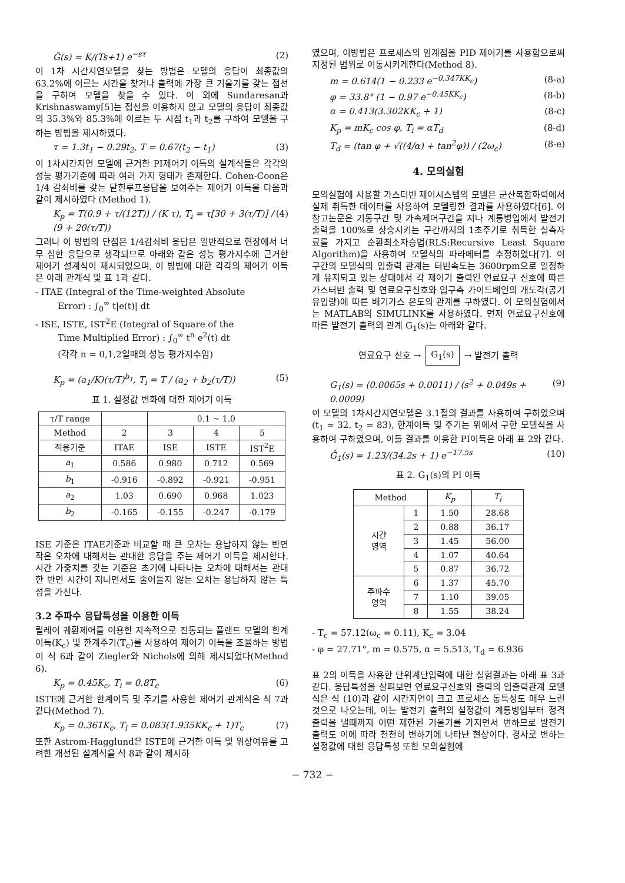Ĝ(s) = K/(Ts+1) e<sup>−sτ</sup> (2)
이 1차 시간지연모델을 찾는 방법은 모델의 응답이 최종값의 63.2%에 이르는 시간을 찾거나 출력에 가장 큰 기울기를 갖는 접선을 구하여 모델을 찾을 수 있다. 이 외에 Sundaresan과 Krishnaswamy[5]는 접선을 이용하지 않고 모델의 응답이 최종값의 35.3%와 85.3%에 이르는 두 시점 t<sub>1</sub>과 t<sub>2</sub>를 구하여 모델을 구하는 방법을 제시하였다.
τ = 1.3t<sub>1</sub> − 0.29t<sub>2</sub>, T = 0.67(t<sub>2</sub> − t<sub>1</sub>) (3)
이 1차시간지연 모델에 근거한 PI제어기 이득의 설계식들은 각각의 성능 평가기준에 따라 여러 가지 형태가 존재한다. Cohen-Coon은 1/4 감쇠비를 갖는 닫힌루프응답을 보여주는 제어기 이득을 다음과 같이 제시하였다 (Method 1).
K<sub>p</sub> = T(0.9 + τ/(12T)) / (K τ), T<sub>i</sub> = τ[30 + 3(τ/T)] / (9 + 20(τ/T)) (4)
그러나 이 방법의 단점은 1/4감쇠비 응답은 일반적으로 현장에서 너무 심한 응답으로 생각되므로 아래와 같은 성능 평가지수에 근거한 제어기 설계식이 제시되었으며, 이 방법에 대한 각각의 제어기 이득은 아래 관계식 및 표 1과 같다.
- ITAE (Integral of the Time-weighted Absolute
Error) : ∫<sub>0</sub><sup>∞</sup> t|e(t)| dt
- ISE, ISTE, IST<sup>2</sup>E (Integral of Square of the
Time Multiplied Error) : ∫<sub>0</sub><sup>∞</sup> t<sup>n</sup> e<sup>2</sup>(t) dt
(각각 n = 0,1,2일때의 성능 평가지수임)
K<sub>p</sub> = (a<sub>1</sub>/K)(τ/T)<sup>b<sub>1</sub></sup>, T<sub>i</sub> = T / (a<sub>2</sub> + b<sub>2</sub>(τ/T)) (5)
표 1. 설정값 변화에 대한 제어기 이득
| τ/T range | | 0.1 ~ 1.0 | | |
| --- | --- | --- | --- | --- |
| Method | 2 | 3 | 4 | 5 |
| 적용기준 | ITAE | ISE | ISTE | IST<sup>2</sup>E |
| a<sub>1</sub> | 0.586 | 0.980 | 0.712 | 0.569 |
| b<sub>1</sub> | -0.916 | -0.892 | -0.921 | -0.951 |
| a<sub>2</sub> | 1.03 | 0.690 | 0.968 | 1.023 |
| b<sub>2</sub> | -0.165 | -0.155 | -0.247 | -0.179 |
ISE 기준은 ITAE기준과 비교할 때 큰 오차는 용납하지 않는 반면 작은 오차에 대해서는 관대한 응답을 주는 제어기 이득을 제시한다. 시간 가중치를 갖는 기준은 초기에 나타나는 오차에 대해서는 관대한 반면 시간이 지나면서도 줄어들지 않는 오차는 용납하지 않는 특성을 가진다.
3.2 주파수 응답특성을 이용한 이득
릴레이 궤환제어를 이용한 지속적으로 진동되는 플랜트 모델의 한계이득(K<sub>c</sub>) 및 한계주기(T<sub>c</sub>)를 사용하여 제어기 이득을 조율하는 방법이 식 6과 같이 Ziegler와 Nichols에 의해 제시되었다(Method 6).
K<sub>p</sub> = 0.45K<sub>c</sub>, T<sub>i</sub> = 0.8T<sub>c</sub> (6)
ISTE에 근거한 한계이득 및 주기를 사용한 제어기 관계식은 식 7과 같다(Method 7).
K<sub>p</sub> = 0.361K<sub>c</sub>, T<sub>i</sub> = 0.083(1.935KK<sub>c</sub> + 1)T<sub>c</sub> (7)
또한 Astrom-Hagglund은 ISTE에 근거한 이득 및 위상여유를 고려한 개선된 설계식을 식 8과 같이 제시하
였으며, 이방법은 프로세스의 임계점을 PID 제어기를 사용함으로써 지정된 범위로 이동시키게한다(Method 8).
m = 0.614(1 − 0.233 e<sup>−0.347KK<sub>c</sub></sup>) (8-a)
φ = 33.8° (1 − 0.97 e<sup>−0.45KK<sub>c</sub></sup>) (8-b)
α = 0.413(3.302KK<sub>c</sub> + 1) (8-c)
K<sub>p</sub> = mK<sub>c</sub> cos φ, T<sub>i</sub> = αT<sub>d</sub> (8-d)
T<sub>d</sub> = (tan φ + √((4/α) + tan<sup>2</sup>φ)) / (2ω<sub>c</sub>) (8-e)
4. 모의실험
모의실험에 사용할 가스터빈 제어시스템의 모델은 군산복합화력에서 실제 취득한 데이터를 사용하여 모델링한 결과를 사용하였다[6]. 이 참고논문은 기동구간 및 가속제어구간을 지나 계통병입에서 발전기 출력을 100%로 상승시키는 구간까지의 1초주기로 취득한 실측자료를 가지고 순환최소자승법(RLS:Recursive Least Square Algorithm)을 사용하여 모델식의 파라메터를 추정하였다[7]. 이 구간의 모델식의 입출력 관계는 터빈속도는 3600rpm으로 일정하게 유지되고 있는 상태에서 각 제어기 출력인 연료요구 신호에 따른 가스터빈 출력 및 연료요구신호와 입구측 가이드베인의 개도각(공기유입량)에 따른 배기가스 온도의 관계를 구하였다. 이 모의실험에서는 MATLAB의 SIMULINK를 사용하였다. 먼저 연료요구신호에 따른 발전기 출력의 관계 G<sub>1</sub>(s)는 아래와 같다.
연료요구 신호 → G<sub>1</sub>(s) → 발전기 출력
G<sub>1</sub>(s) = (0.0065s + 0.0011) / (s<sup>2</sup> + 0.049s + 0.0009) (9)
이 모델의 1차시간지연모델은 3.1절의 결과를 사용하여 구하였으며(t<sub>1</sub> = 32, t<sub>2</sub> = 83), 한계이득 및 주기는 위에서 구한 모델식을 사용하여 구하였으며, 이들 결과를 이용한 PI이득은 아래 표 2와 같다.
Ĝ<sub>1</sub>(s) = 1.23/(34.2s + 1) e<sup>−17.5s</sup> (10)
표 2. G<sub>1</sub>(s)의 PI 이득
| Method | | K<sub>p</sub> | T<sub>i</sub> |
| --- | --- | --- | --- |
| 시간 영역 | 1 | 1.50 | 28.68 |
| | 2 | 0.88 | 36.17 |
| | 3 | 1.45 | 56.00 |
| | 4 | 1.07 | 40.64 |
| | 5 | 0.87 | 36.72 |
| 주파수 영역 | 6 | 1.37 | 45.70 |
| | 7 | 1.10 | 39.05 |
| | 8 | 1.55 | 38.24 |
- T<sub>c</sub> = 57.12(ω<sub>c</sub> = 0.11), K<sub>c</sub> = 3.04
- φ = 27.71°, m = 0.575, α = 5.513, T<sub>d</sub> = 6.936
표 2의 이득을 사용한 단위계단입력에 대한 실험결과는 아래 표 3과 같다. 응답특성을 살펴보면 연료요구신호와 출력의 입출력관계 모델식은 식 (10)과 같이 시간지연이 크고 프로세스 동특성도 매우 느린 것으로 나오는데, 이는 발전기 출력의 설정값이 계통병입부터 정격출력을 낼때까지 어떤 제한된 기울기를 가지면서 변하므로 발전기 출력도 이에 따라 천천히 변하기에 나타난 현상이다. 경사로 변하는 설정값에 대한 응답특성 또한 모의실험에
− 732 −